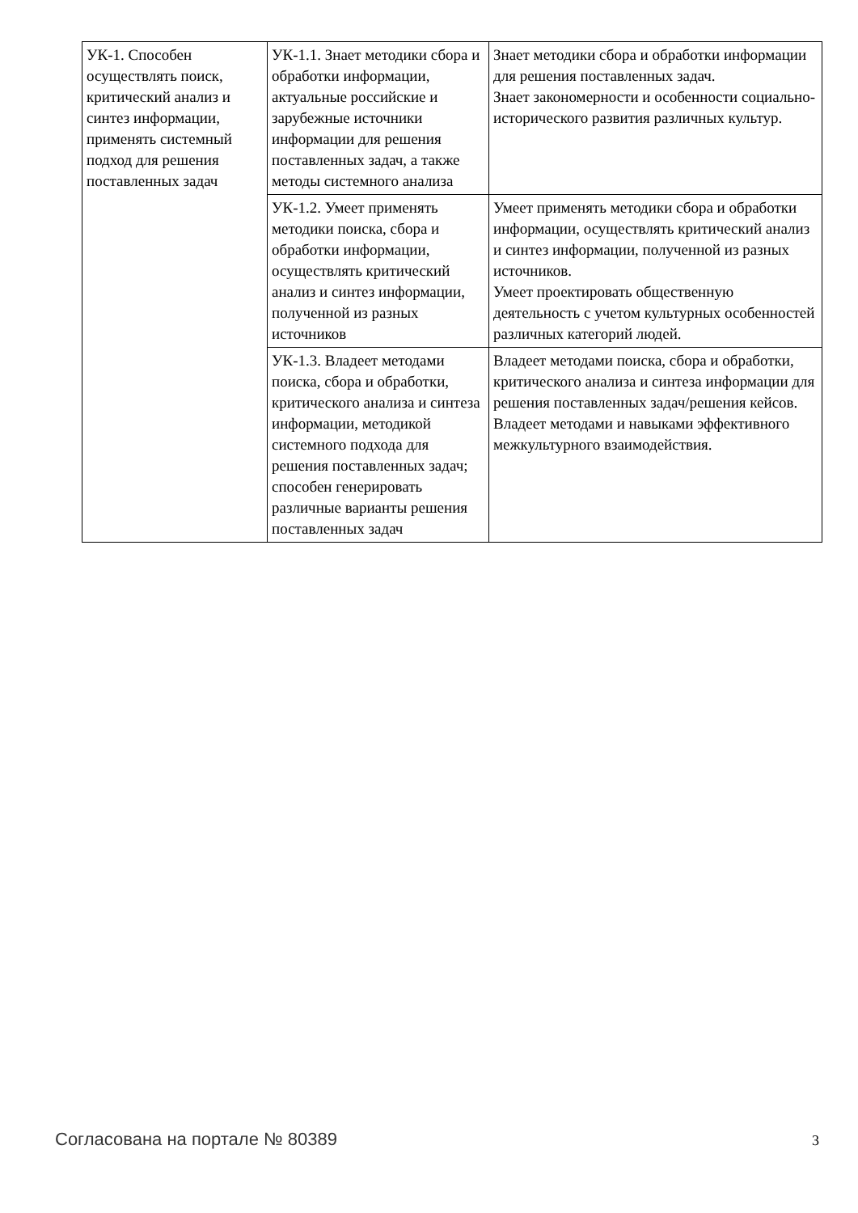| УК-1. Способен осуществлять поиск, критический анализ и синтез информации, применять системный подход для решения поставленных задач | УК-1.1. Знает методики сбора и обработки информации, актуальные российские и зарубежные источники информации для решения поставленных задач, а также методы системного анализа | Знает методики сбора и обработки информации для решения поставленных задач. Знает закономерности и особенности социально-исторического развития различных культур. |
| | УК-1.2. Умеет применять методики поиска, сбора и обработки информации, осуществлять критический анализ и синтез информации, полученной из разных источников | Умеет применять методики сбора и обработки информации, осуществлять критический анализ и синтез информации, полученной из разных источников. Умеет проектировать общественную деятельность с учетом культурных особенностей различных категорий людей. |
| | УК-1.3. Владеет методами поиска, сбора и обработки, критического анализа и синтеза информации, методикой системного подхода для решения поставленных задач; способен генерировать различные варианты решения поставленных задач | Владеет методами поиска, сбора и обработки, критического анализа и синтеза информации для решения поставленных задач/решения кейсов. Владеет методами и навыками эффективного межкультурного взаимодействия. |
Согласована на портале № 80389 3